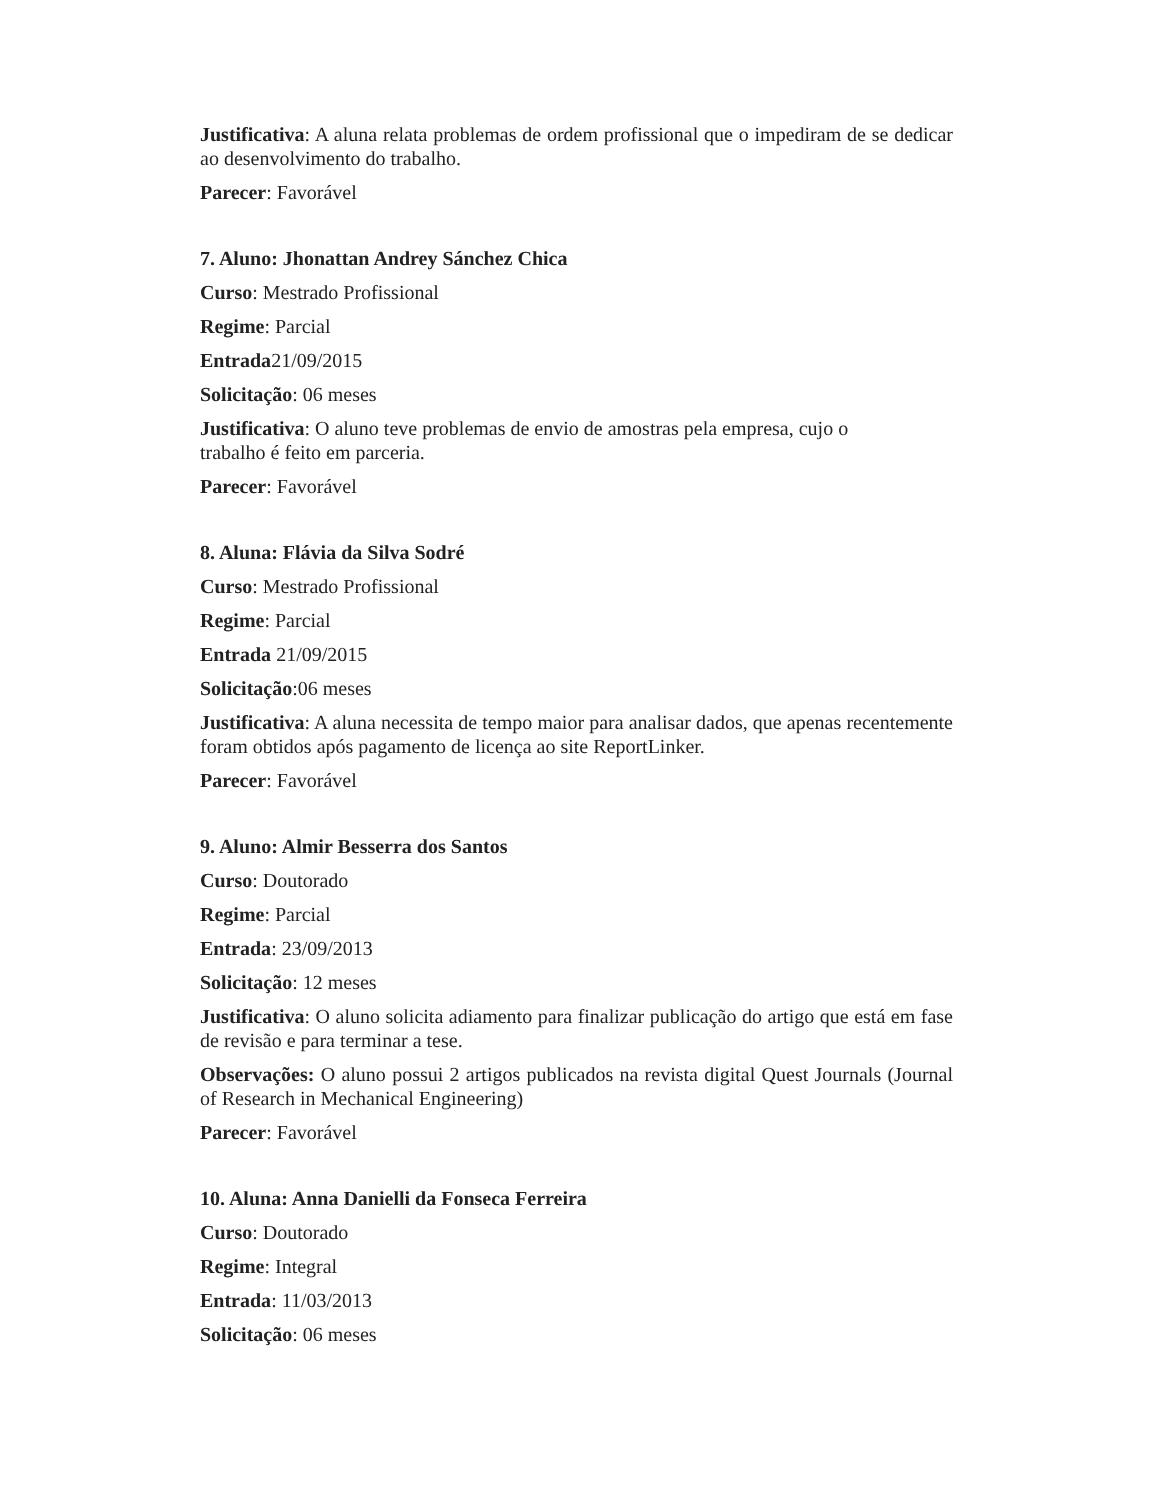Justificativa: A aluna relata problemas de ordem profissional que o impediram de se dedicar ao desenvolvimento do trabalho.
Parecer: Favorável
7. Aluno: Jhonattan Andrey Sánchez Chica
Curso: Mestrado Profissional
Regime: Parcial
Entrada21/09/2015
Solicitação: 06 meses
Justificativa: O aluno teve problemas de envio de amostras pela empresa, cujo o
trabalho é feito em parceria.
Parecer: Favorável
8. Aluna: Flávia da Silva Sodré
Curso: Mestrado Profissional
Regime: Parcial
Entrada 21/09/2015
Solicitação:06 meses
Justificativa: A aluna necessita de tempo maior para analisar dados, que apenas recentemente foram obtidos após pagamento de licença ao site ReportLinker.
Parecer: Favorável
9. Aluno: Almir Besserra dos Santos
Curso: Doutorado
Regime: Parcial
Entrada: 23/09/2013
Solicitação: 12 meses
Justificativa: O aluno solicita adiamento para finalizar publicação do artigo que está em fase de revisão e para terminar a tese.
Observações: O aluno possui 2 artigos publicados na revista digital Quest Journals (Journal of Research in Mechanical Engineering)
Parecer: Favorável
10. Aluna: Anna Danielli da Fonseca Ferreira
Curso: Doutorado
Regime: Integral
Entrada: 11/03/2013
Solicitação: 06 meses